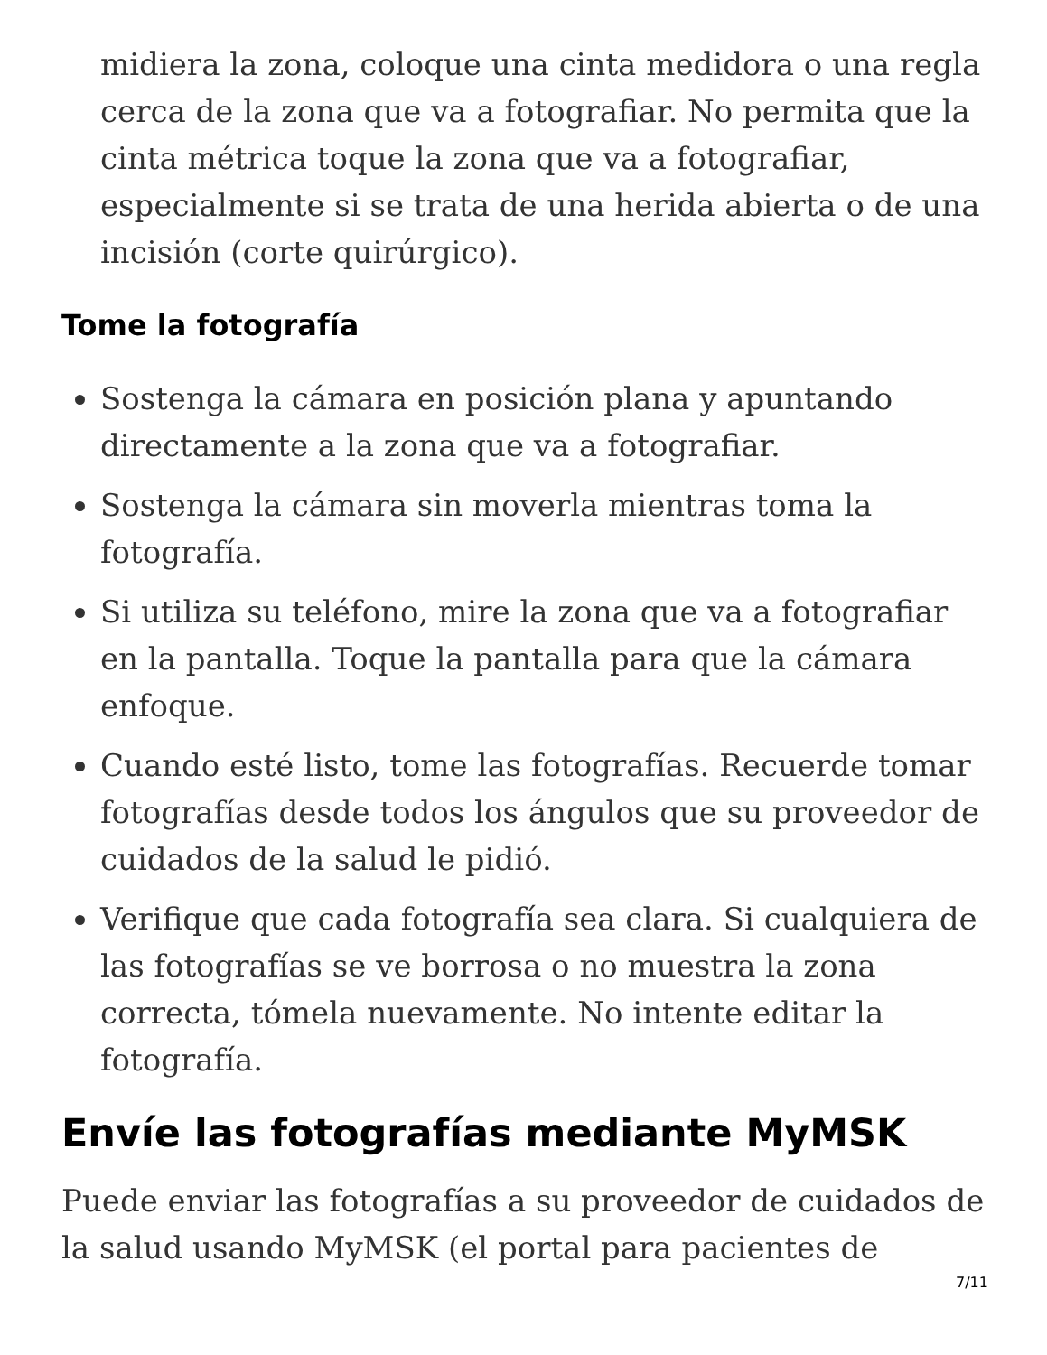midiera la zona, coloque una cinta medidora o una regla cerca de la zona que va a fotografiar. No permita que la cinta métrica toque la zona que va a fotografiar, especialmente si se trata de una herida abierta o de una incisión (corte quirúrgico).
Tome la fotografía
Sostenga la cámara en posición plana y apuntando directamente a la zona que va a fotografiar.
Sostenga la cámara sin moverla mientras toma la fotografía.
Si utiliza su teléfono, mire la zona que va a fotografiar en la pantalla. Toque la pantalla para que la cámara enfoque.
Cuando esté listo, tome las fotografías. Recuerde tomar fotografías desde todos los ángulos que su proveedor de cuidados de la salud le pidió.
Verifique que cada fotografía sea clara. Si cualquiera de las fotografías se ve borrosa o no muestra la zona correcta, tómela nuevamente. No intente editar la fotografía.
Envíe las fotografías mediante MyMSK
Puede enviar las fotografías a su proveedor de cuidados de la salud usando MyMSK (el portal para pacientes de
7/11